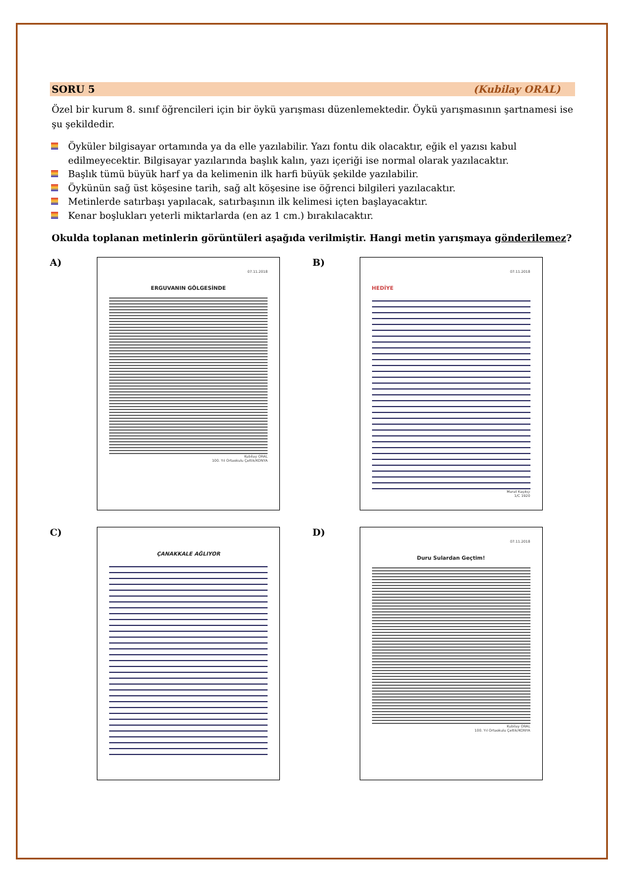SORU 5 (Kubilay ORAL)
Özel bir kurum 8. sınıf öğrencileri için bir öykü yarışması düzenlemektedir. Öykü yarışmasının şartnamesi ise şu şekildedir.
Öyküler bilgisayar ortamında ya da elle yazılabilir. Yazı fontu dik olacaktır, eğik el yazısı kabul edilmeyecektir. Bilgisayar yazılarında başlık kalın, yazı içeriği ise normal olarak yazılacaktır.
Başlık tümü büyük harf ya da kelimenin ilk harfi büyük şekilde yazılabilir.
Öykünün sağ üst köşesine tarih, sağ alt köşesine ise öğrenci bilgileri yazılacaktır.
Metinlerde satırbaşı yapılacak, satırbaşının ilk kelimesi içten başlayacaktır.
Kenar boşlukları yeterli miktarlarda (en az 1 cm.) bırakılacaktır.
Okulda toplanan metinlerin görüntüleri aşağıda verilmiştir. Hangi metin yarışmaya gönderilemez?
A)
07.11.2018
ERGUVANIN GÖLGESİNDE
Kubilay ORAL
100. Yıl Ortaokulu Çeltik/KONYA
B)
07.11.2018
HEDİYE
Murat Kaşıkçı
1/C 1920
C)
ÇANAKKALE AĞLIYOR
D)
07.11.2018
Duru Sulardan Geçtim!
Kubilay ORAL
100. Yıl Ortaokulu Çeltik/KONYA